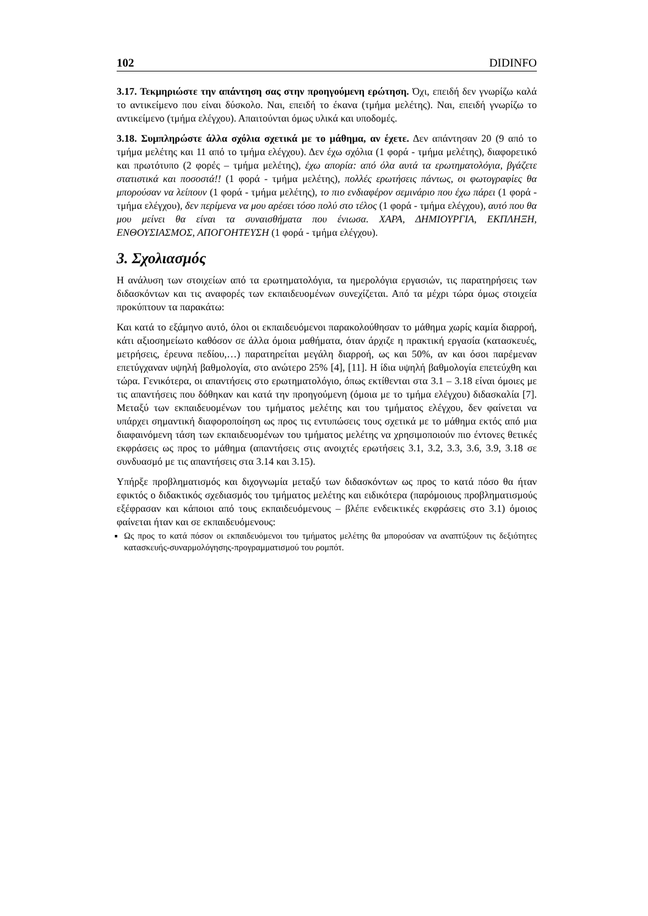102 DIDINFO
3.17. Τεκμηριώστε την απάντηση σας στην προηγούμενη ερώτηση. Όχι, επειδή δεν γνωρίζω καλά το αντικείμενο που είναι δύσκολο. Ναι, επειδή το έκανα (τμήμα μελέτης). Ναι, επειδή γνωρίζω το αντικείμενο (τμήμα ελέγχου). Απαιτούνται όμως υλικά και υποδομές.
3.18. Συμπληρώστε άλλα σχόλια σχετικά με το μάθημα, αν έχετε. Δεν απάντησαν 20 (9 από το τμήμα μελέτης και 11 από το τμήμα ελέγχου). Δεν έχω σχόλια (1 φορά - τμήμα μελέτης), διαφορετικό και πρωτότυπο (2 φορές – τμήμα μελέτης), έχω απορία: από όλα αυτά τα ερωτηματολόγια, βγάζετε στατιστικά και ποσοστά!! (1 φορά - τμήμα μελέτης), πολλές ερωτήσεις πάντως, οι φωτογραφίες θα μπορούσαν να λείπουν (1 φορά - τμήμα μελέτης), το πιο ενδιαφέρον σεμινάριο που έχω πάρει (1 φορά - τμήμα ελέγχου), δεν περίμενα να μου αρέσει τόσο πολύ στο τέλος (1 φορά - τμήμα ελέγχου), αυτό που θα μου μείνει θα είναι τα συναισθήματα που ένιωσα. ΧΑΡΑ, ΔΗΜΙΟΥΡΓΙΑ, ΕΚΠΛΗΞΗ, ΕΝΘΟΥΣΙΑΣΜΟΣ, ΑΠΟΓΟΗΤΕΥΣΗ (1 φορά - τμήμα ελέγχου).
3. Σχολιασμός
Η ανάλυση των στοιχείων από τα ερωτηματολόγια, τα ημερολόγια εργασιών, τις παρατηρήσεις των διδασκόντων και τις αναφορές των εκπαιδευομένων συνεχίζεται. Από τα μέχρι τώρα όμως στοιχεία προκύπτουν τα παρακάτω:
Και κατά το εξάμηνο αυτό, όλοι οι εκπαιδευόμενοι παρακολούθησαν το μάθημα χωρίς καμία διαρροή, κάτι αξιοσημείωτο καθόσον σε άλλα όμοια μαθήματα, όταν άρχιζε η πρακτική εργασία (κατασκευές, μετρήσεις, έρευνα πεδίου,…) παρατηρείται μεγάλη διαρροή, ως και 50%, αν και όσοι παρέμεναν επετύγχαναν υψηλή βαθμολογία, στο ανώτερο 25% [4], [11]. Η ίδια υψηλή βαθμολογία επετεύχθη και τώρα. Γενικότερα, οι απαντήσεις στο ερωτηματολόγιο, όπως εκτίθενται στα 3.1 – 3.18 είναι όμοιες με τις απαντήσεις που δόθηκαν και κατά την προηγούμενη (όμοια με το τμήμα ελέγχου) διδασκαλία [7]. Μεταξύ των εκπαιδευομένων του τμήματος μελέτης και του τμήματος ελέγχου, δεν φαίνεται να υπάρχει σημαντική διαφοροποίηση ως προς τις εντυπώσεις τους σχετικά με το μάθημα εκτός από μια διαφαινόμενη τάση των εκπαιδευομένων του τμήματος μελέτης να χρησιμοποιούν πιο έντονες θετικές εκφράσεις ως προς το μάθημα (απαντήσεις στις ανοιχτές ερωτήσεις 3.1, 3.2, 3.3, 3.6, 3.9, 3.18 σε συνδυασμό με τις απαντήσεις στα 3.14 και 3.15).
Υπήρξε προβληματισμός και διχογνωμία μεταξύ των διδασκόντων ως προς το κατά πόσο θα ήταν εφικτός ο διδακτικός σχεδιασμός του τμήματος μελέτης και ειδικότερα (παρόμοιους προβληματισμούς εξέφρασαν και κάποιοι από τους εκπαιδευόμενους – βλέπε ενδεικτικές εκφράσεις στο 3.1) όμοιος φαίνεται ήταν και σε εκπαιδευόμενους:
Ως προς το κατά πόσον οι εκπαιδευόμενοι του τμήματος μελέτης θα μπορούσαν να αναπτύξουν τις δεξιότητες κατασκευής-συναρμολόγησης-προγραμματισμού του ρομπότ.